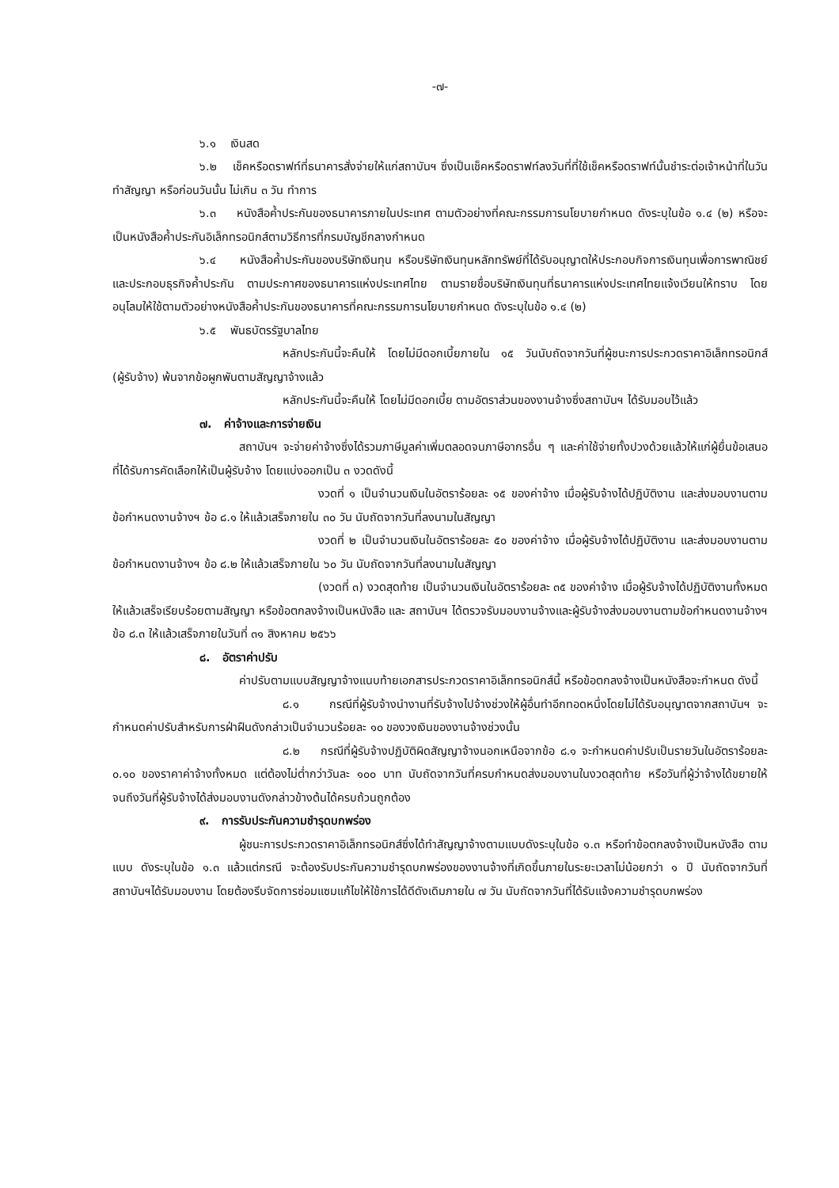-๗-
๖.๑ เงินสด
๖.๒ เช็คหรือดราฟท์ที่ธนาคารสั่งจ่ายให้แก่สถาบันฯ ซึ่งเป็นเช็คหรือดราฟท์ลงวันที่ที่ใช้เช็คหรือดราฟท์นั้นชำระต่อเจ้าหน้าที่ในวันทำสัญญา หรือก่อนวันนั้น ไม่เกิน ๓ วัน ทำการ
๖.๓ หนังสือค้ำประกันของธนาคารภายในประเทศ ตามตัวอย่างที่คณะกรรมการนโยบายกำหนด ดังระบุในข้อ ๑.๔ (๒) หรือจะเป็นหนังสือค้ำประกันอิเล็กทรอนิกส์ตามวิธีการที่กรมบัญชีกลางกำหนด
๖.๔ หนังสือค้ำประกันของบริษัทเงินทุน หรือบริษัทเงินทุนหลักทรัพย์ที่ได้รับอนุญาตให้ประกอบกิจการเงินทุนเพื่อการพาณิชย์และประกอบธุรกิจค้ำประกัน ตามประกาศของธนาคารแห่งประเทศไทย ตามรายชื่อบริษัทเงินทุนที่ธนาคารแห่งประเทศไทยแจ้งเวียนให้ทราบ โดยอนุโลมให้ใช้ตามตัวอย่างหนังสือค้ำประกันของธนาคารที่คณะกรรมการนโยบายกำหนด ดังระบุในข้อ ๑.๔ (๒)
๖.๕ พันธบัตรรัฐบาลไทย
หลักประกันนี้จะคืนให้ โดยไม่มีดอกเบี้ยภายใน ๑๕ วันนับถัดจากวันที่ผู้ชนะการประกวดราคาอิเล็กทรอนิกส์ (ผู้รับจ้าง) พ้นจากข้อผูกพันตามสัญญาจ้างแล้ว
หลักประกันนี้จะคืนให้ โดยไม่มีดอกเบี้ย ตามอัตราส่วนของงานจ้างซึ่งสถาบันฯ ได้รับมอบไว้แล้ว
๗. ค่าจ้างและการจ่ายเงิน
สถาบันฯ จะจ่ายค่าจ้างซึ่งได้รวมภาษีมูลค่าเพิ่มตลอดจนภาษีอากรอื่น ๆ และค่าใช้จ่ายทั้งปวงด้วยแล้วให้แก่ผู้ยื่นข้อเสนอที่ได้รับการคัดเลือกให้เป็นผู้รับจ้าง โดยแบ่งออกเป็น ๓ งวดดังนี้
งวดที่ ๑ เป็นจำนวนเงินในอัตราร้อยละ ๑๕ ของค่าจ้าง เมื่อผู้รับจ้างได้ปฏิบัติงาน และส่งมอบงานตามข้อกำหนดงานจ้างฯ ข้อ ๘.๑ ให้แล้วเสร็จภายใน ๓๐ วัน นับถัดจากวันที่ลงนามในสัญญา
งวดที่ ๒ เป็นจำนวนเงินในอัตราร้อยละ ๕๐ ของค่าจ้าง เมื่อผู้รับจ้างได้ปฏิบัติงาน และส่งมอบงานตามข้อกำหนดงานจ้างฯ ข้อ ๘.๒ ให้แล้วเสร็จภายใน ๖๐ วัน นับถัดจากวันที่ลงนามในสัญญา
(งวดที่ ๓) งวดสุดท้าย เป็นจำนวนเงินในอัตราร้อยละ ๓๕ ของค่าจ้าง เมื่อผู้รับจ้างได้ปฏิบัติงานทั้งหมดให้แล้วเสร็จเรียบร้อยตามสัญญา หรือข้อตกลงจ้างเป็นหนังสือ และ สถาบันฯ ได้ตรวจรับมอบงานจ้างและผู้รับจ้างส่งมอบงานตามข้อกำหนดงานจ้างฯ ข้อ ๘.๓ ให้แล้วเสร็จภายในวันที่ ๓๑ สิงหาคม ๒๕๖๖
๘. อัตราค่าปรับ
ค่าปรับตามแบบสัญญาจ้างแนบท้ายเอกสารประกวดราคาอิเล็กทรอนิกส์นี้ หรือข้อตกลงจ้างเป็นหนังสือจะกำหนด ดังนี้
๘.๑ กรณีที่ผู้รับจ้างนำงานที่รับจ้างไปจ้างช่วงให้ผู้อื่นทำอีกทอดหนึ่งโดยไม่ได้รับอนุญาตจากสถาบันฯ จะกำหนดค่าปรับสำหรับการฝ่าฝืนดังกล่าวเป็นจำนวนร้อยละ ๑๐ ของวงเงินของงานจ้างช่วงนั้น
๘.๒ กรณีที่ผู้รับจ้างปฏิบัติผิดสัญญาจ้างนอกเหนือจากข้อ ๘.๑ จะกำหนดค่าปรับเป็นรายวันในอัตราร้อยละ ๐.๑๐ ของราคาค่าจ้างทั้งหมด แต่ต้องไม่ต่ำกว่าวันละ ๑๐๐ บาท นับถัดจากวันที่ครบกำหนดส่งมอบงานในงวดสุดท้าย หรือวันที่ผู้ว่าจ้างได้ขยายให้ จนถึงวันที่ผู้รับจ้างได้ส่งมอบงานดังกล่าวข้างต้นได้ครบถ้วนถูกต้อง
๙. การรับประกันความชำรุดบกพร่อง
ผู้ชนะการประกวดราคาอิเล็กทรอนิกส์ซึ่งได้ทำสัญญาจ้างตามแบบดังระบุในข้อ ๑.๓ หรือทำข้อตกลงจ้างเป็นหนังสือ ตามแบบ ดังระบุในข้อ ๑.๓ แล้วแต่กรณี จะต้องรับประกันความชำรุดบกพร่องของงานจ้างที่เกิดขึ้นภายในระยะเวลาไม่น้อยกว่า ๑ ปี นับถัดจากวันที่สถาบันฯได้รับมอบงาน โดยต้องรีบจัดการซ่อมแซมแก้ไขให้ใช้การได้ดีดังเดิมภายใน ๗ วัน นับถัดจากวันที่ได้รับแจ้งความชำรุดบกพร่อง